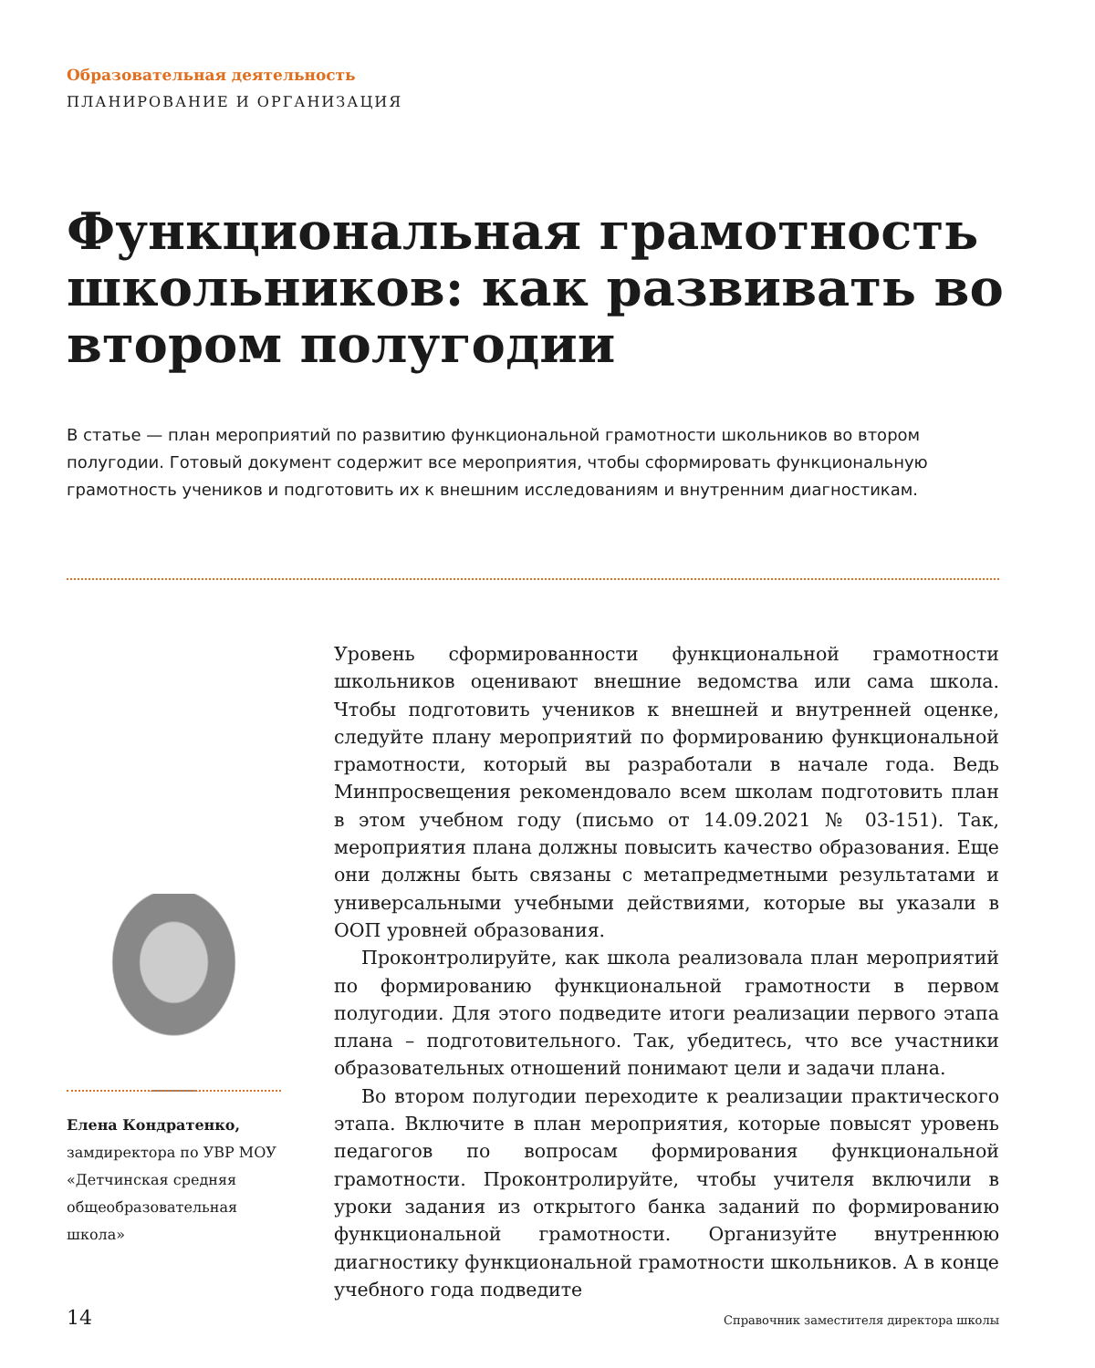Образовательная деятельность
ПЛАНИРОВАНИЕ И ОРГАНИЗАЦИЯ
Функциональная грамотность школьников: как развивать во втором полугодии
В статье — план мероприятий по развитию функциональной грамотности школьников во втором полугодии. Готовый документ содержит все мероприятия, чтобы сформировать функциональную грамотность учеников и подготовить их к внешним исследованиям и внутренним диагностикам.
Уровень сформированности функциональной грамотности школьников оценивают внешние ведомства или сама школа. Чтобы подготовить учеников к внешней и внутренней оценке, следуйте плану мероприятий по формированию функциональной грамотности, который вы разработали в начале года. Ведь Минпросвещения рекомендовало всем школам подготовить план в этом учебном году (письмо от 14.09.2021 № 03-151). Так, мероприятия плана должны повысить качество образования. Еще они должны быть связаны с метапредметными результатами и универсальными учебными действиями, которые вы указали в ООП уровней образования.
Проконтролируйте, как школа реализовала план мероприятий по формированию функциональной грамотности в первом полугодии. Для этого подведите итоги реализации первого этапа плана – подготовительного. Так, убедитесь, что все участники образовательных отношений понимают цели и задачи плана.
Во втором полугодии переходите к реализации практического этапа. Включите в план мероприятия, которые повысят уровень педагогов по вопросам формирования функциональной грамотности. Проконтролируйте, чтобы учителя включили в уроки задания из открытого банка заданий по формированию функциональной грамотности. Организуйте внутреннюю диагностику функциональной грамотности школьников. А в конце учебного года подведите
Елена Кондратенко,
замдиректора по УВР МОУ «Детчинская средняя общеобразовательная школа»
14 Справочник заместителя директора школы